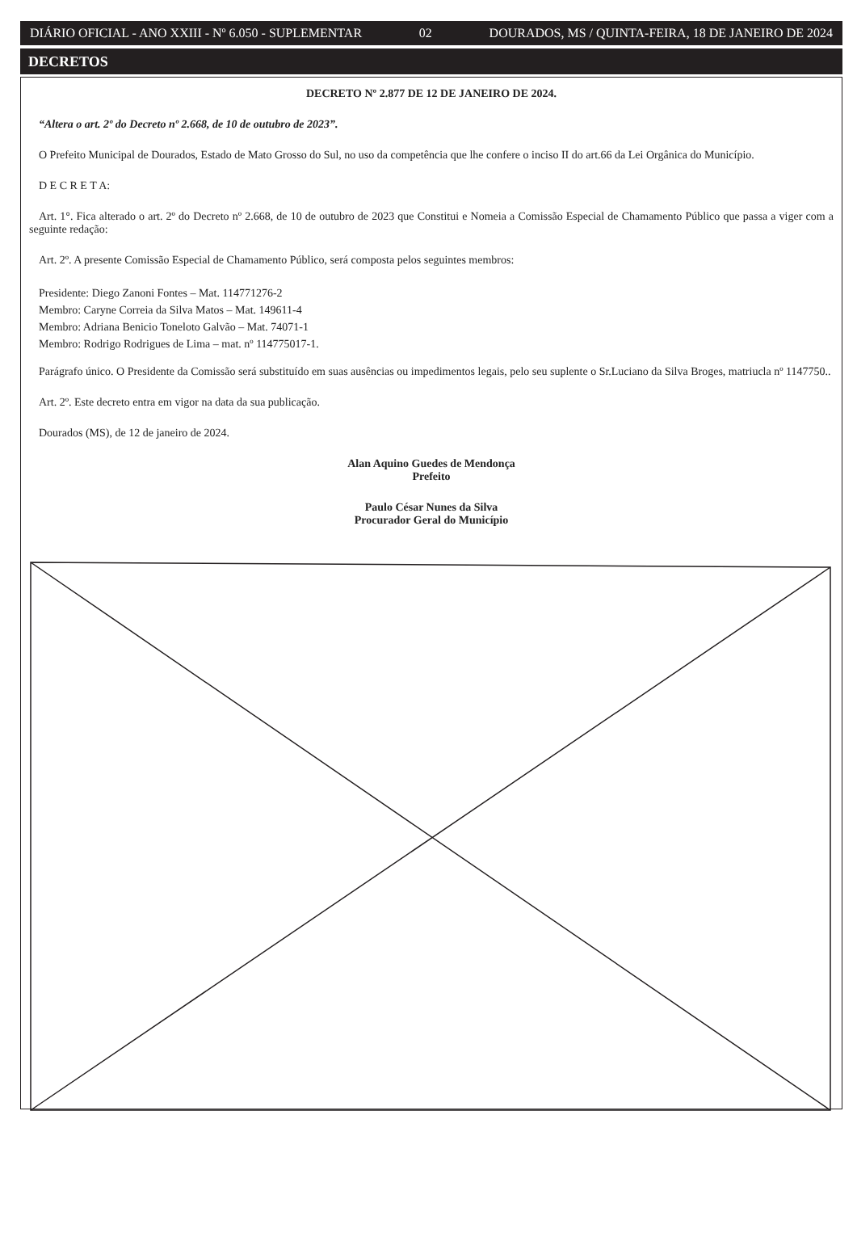DIÁRIO OFICIAL - ANO XXIII - Nº 6.050 - SUPLEMENTAR 02 DOURADOS, MS / QUINTA-FEIRA, 18 DE JANEIRO DE 2024
DECRETOS
DECRETO Nº 2.877 DE 12 DE JANEIRO DE 2024.
“Altera o art. 2º do Decreto nº 2.668, de 10 de outubro de 2023”.
O Prefeito Municipal de Dourados, Estado de Mato Grosso do Sul, no uso da competência que lhe confere o inciso II do art.66 da Lei Orgânica do Município.
D E C R E T A:
Art. 1°. Fica alterado o art. 2º do Decreto nº 2.668, de 10 de outubro de 2023 que Constitui e Nomeia a Comissão Especial de Chamamento Público que passa a viger com a seguinte redação:
Art. 2º. A presente Comissão Especial de Chamamento Público, será composta pelos seguintes membros:
Presidente: Diego Zanoni Fontes – Mat. 114771276-2
Membro: Caryne Correia da Silva Matos – Mat. 149611-4
Membro: Adriana Benicio Toneloto Galvão – Mat. 74071-1
Membro: Rodrigo Rodrigues de Lima – mat. nº 114775017-1.
Parágrafo único. O Presidente da Comissão será substituído em suas ausências ou impedimentos legais, pelo seu suplente o Sr.Luciano da Silva Broges, matriucla nº 1147750..
Art. 2º. Este decreto entra em vigor na data da sua publicação.
Dourados (MS), de 12 de janeiro de 2024.
Alan Aquino Guedes de Mendonça
Prefeito
Paulo César Nunes da Silva
Procurador Geral do Município